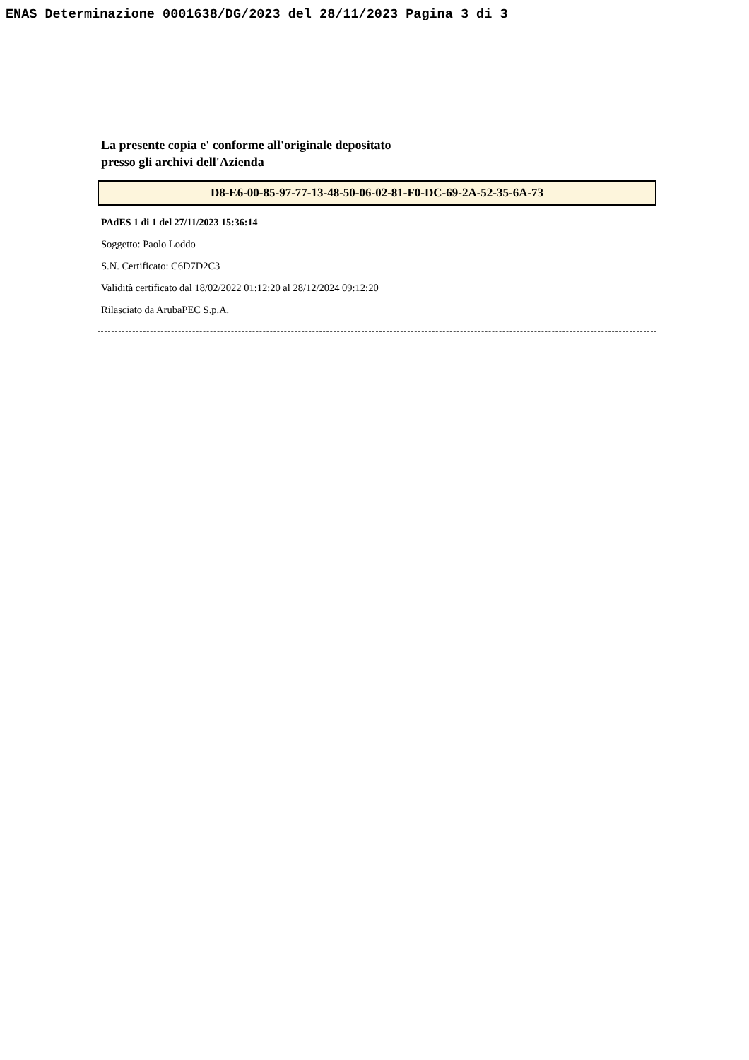ENAS Determinazione 0001638/DG/2023 del 28/11/2023 Pagina 3 di 3
La presente copia e' conforme all'originale depositato
presso gli archivi dell'Azienda
D8-E6-00-85-97-77-13-48-50-06-02-81-F0-DC-69-2A-52-35-6A-73
PAdES 1 di 1 del 27/11/2023 15:36:14
Soggetto: Paolo Loddo
S.N. Certificato: C6D7D2C3
Validità certificato dal 18/02/2022 01:12:20 al 28/12/2024 09:12:20
Rilasciato da ArubaPEC S.p.A.